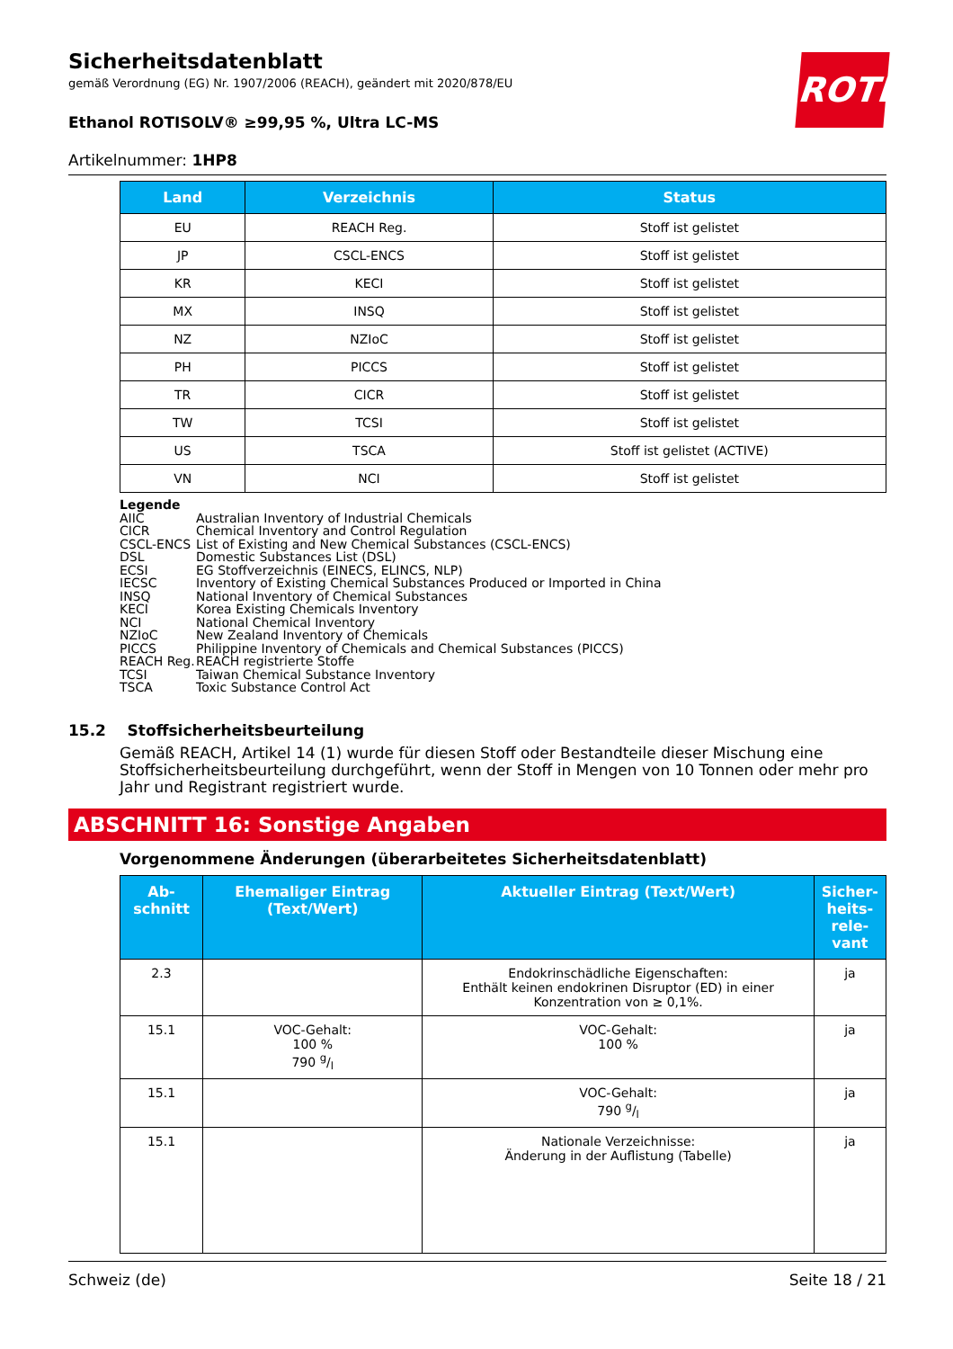ROTH
Sicherheitsdatenblatt
gemäß Verordnung (EG) Nr. 1907/2006 (REACH), geändert mit 2020/878/EU
Ethanol ROTISOLV® ≥99,95 %, Ultra LC-MS
Artikelnummer: 1HP8
| Land | Verzeichnis | Status |
| --- | --- | --- |
| EU | REACH Reg. | Stoff ist gelistet |
| JP | CSCL-ENCS | Stoff ist gelistet |
| KR | KECI | Stoff ist gelistet |
| MX | INSQ | Stoff ist gelistet |
| NZ | NZIoC | Stoff ist gelistet |
| PH | PICCS | Stoff ist gelistet |
| TR | CICR | Stoff ist gelistet |
| TW | TCSI | Stoff ist gelistet |
| US | TSCA | Stoff ist gelistet (ACTIVE) |
| VN | NCI | Stoff ist gelistet |
Legende
AIIC Australian Inventory of Industrial Chemicals
CICR Chemical Inventory and Control Regulation
CSCL-ENCS List of Existing and New Chemical Substances (CSCL-ENCS)
DSL Domestic Substances List (DSL)
ECSI EG Stoffverzeichnis (EINECS, ELINCS, NLP)
IECSC Inventory of Existing Chemical Substances Produced or Imported in China
INSQ National Inventory of Chemical Substances
KECI Korea Existing Chemicals Inventory
NCI National Chemical Inventory
NZIoC New Zealand Inventory of Chemicals
PICCS Philippine Inventory of Chemicals and Chemical Substances (PICCS)
REACH Reg. REACH registrierte Stoffe
TCSI Taiwan Chemical Substance Inventory
TSCA Toxic Substance Control Act
15.2 Stoffsicherheitsbeurteilung
Gemäß REACH, Artikel 14 (1) wurde für diesen Stoff oder Bestandteile dieser Mischung eine Stoffsicherheitsbeurteilung durchgeführt, wenn der Stoff in Mengen von 10 Tonnen oder mehr pro Jahr und Registrant registriert wurde.
ABSCHNITT 16: Sonstige Angaben
Vorgenommene Änderungen (überarbeitetes Sicherheitsdatenblatt)
| Ab- schnitt | Ehemaliger Eintrag (Text/Wert) | Aktueller Eintrag (Text/Wert) | Sicher- heits- rele- vant |
| --- | --- | --- | --- |
| 2.3 | | Endokrinschädliche Eigenschaften: Enthält keinen endokrinen Disruptor (ED) in einer Konzentration von ≥ 0,1%. | ja |
| 15.1 | VOC-Gehalt: 100 % 790 g/l | VOC-Gehalt: 100 % | ja |
| 15.1 | | VOC-Gehalt: 790 g/l | ja |
| 15.1 | | Nationale Verzeichnisse: Änderung in der Auflistung (Tabelle) | ja |
Schweiz (de) Seite 18 / 21